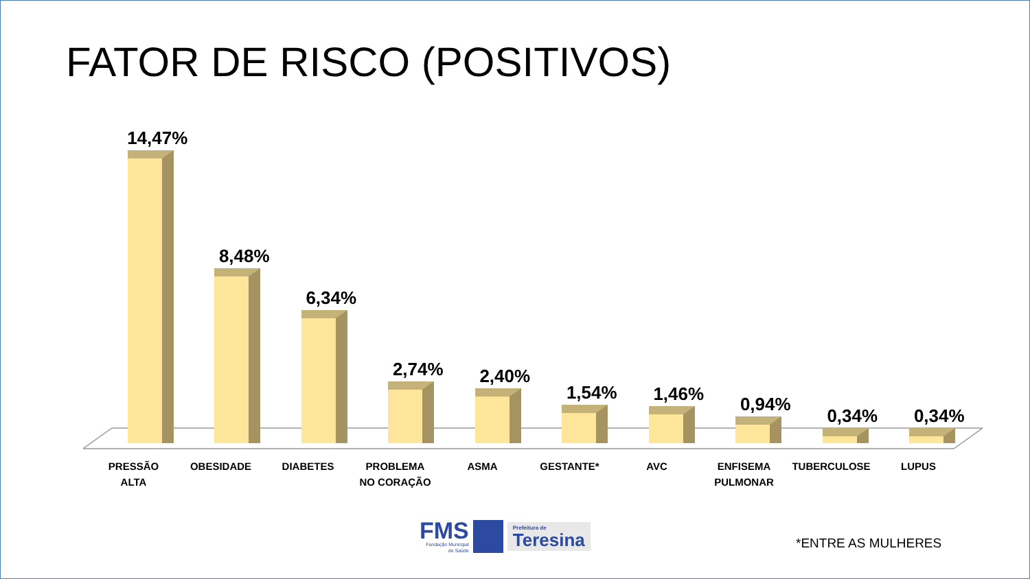FATOR DE RISCO (POSITIVOS)
14,47% 8,48% 6,34% 2,74% 2,40% 1,54% 1,46% 0,94% 0,34% 0,34%
PRESSÃO
ALTA
OBESIDADE DIABETES PROBLEMA
NO CORAÇÃO
ASMA GESTANTE* AVC ENFISEMA
PULMONAR
TUBERCULOSE LUPUS
FMS
Fundação Municipal
de Saúde
Prefeitura de
Teresina
*ENTRE AS MULHERES